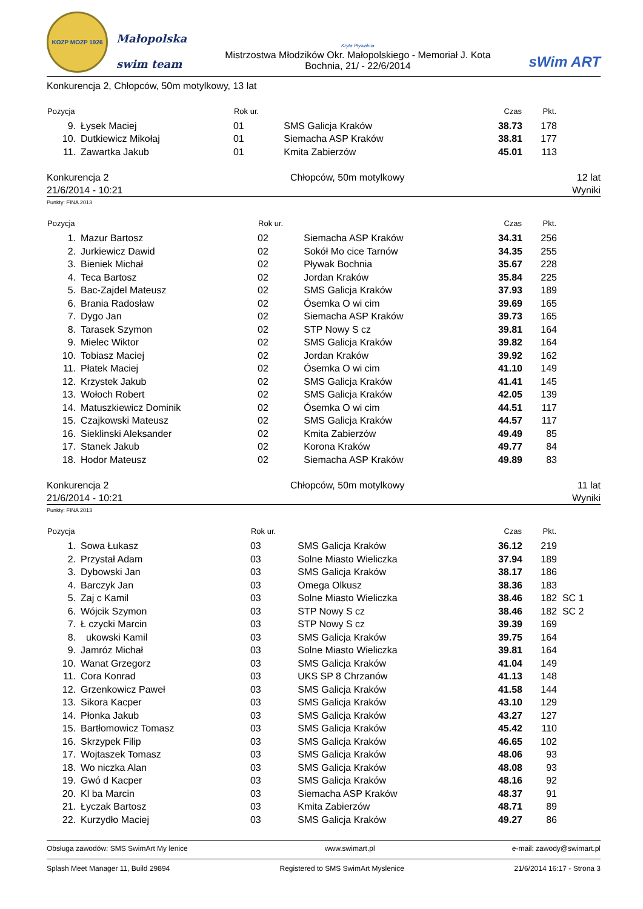KOZP MOZP 1926
Małopolska
swim team
Kryta Pływalnia
Mistrzostwa Młodzików Okr. Małopolskiego - Memoriał J. Kota
Bochnia, 21/ - 22/6/2014
sWim ART
Konkurencja 2, Chłopców, 50m motylkowy, 13 lat
| Pozycja | | Rok ur. | | Czas | Pkt. | |
| --- | --- | --- | --- | --- | --- | --- |
| 9. | Łysek Maciej | 01 | SMS Galicja Kraków | 38.73 | 178 | |
| 10. | Dutkiewicz Mikołaj | 01 | Siemacha ASP Kraków | 38.81 | 177 | |
| 11. | Zawartka Jakub | 01 | Kmita Zabierzów | 45.01 | 113 | |
Konkurencja 2
21/6/2014 - 10:21
Chłopców, 50m motylkowy 12 lat
Wyniki
Punkty: FINA 2013
| Pozycja | | Rok ur. | | Czas | Pkt. | |
| --- | --- | --- | --- | --- | --- | --- |
| 1. | Mazur Bartosz | 02 | Siemacha ASP Kraków | 34.31 | 256 | |
| 2. | Jurkiewicz Dawid | 02 | Sokół Mo cice Tarnów | 34.35 | 255 | |
| 3. | Bieniek Michał | 02 | Pływak Bochnia | 35.67 | 228 | |
| 4. | Teca Bartosz | 02 | Jordan Kraków | 35.84 | 225 | |
| 5. | Bac-Zajdel Mateusz | 02 | SMS Galicja Kraków | 37.93 | 189 | |
| 6. | Brania Radosław | 02 | Ósemka O wi cim | 39.69 | 165 | |
| 7. | Dygo Jan | 02 | Siemacha ASP Kraków | 39.73 | 165 | |
| 8. | Tarasek Szymon | 02 | STP Nowy S cz | 39.81 | 164 | |
| 9. | Mielec Wiktor | 02 | SMS Galicja Kraków | 39.82 | 164 | |
| 10. | Tobiasz Maciej | 02 | Jordan Kraków | 39.92 | 162 | |
| 11. | Płatek Maciej | 02 | Ósemka O wi cim | 41.10 | 149 | |
| 12. | Krzystek Jakub | 02 | SMS Galicja Kraków | 41.41 | 145 | |
| 13. | Wołoch Robert | 02 | SMS Galicja Kraków | 42.05 | 139 | |
| 14. | Matuszkiewicz Dominik | 02 | Ósemka O wi cim | 44.51 | 117 | |
| 15. | Czajkowski Mateusz | 02 | SMS Galicja Kraków | 44.57 | 117 | |
| 16. | Sieklinski Aleksander | 02 | Kmita Zabierzów | 49.49 | 85 | |
| 17. | Stanek Jakub | 02 | Korona Kraków | 49.77 | 84 | |
| 18. | Hodor Mateusz | 02 | Siemacha ASP Kraków | 49.89 | 83 | |
Konkurencja 2
21/6/2014 - 10:21
Chłopców, 50m motylkowy 11 lat
Wyniki
Punkty: FINA 2013
| Pozycja | | Rok ur. | | Czas | Pkt. | |
| --- | --- | --- | --- | --- | --- | --- |
| 1. | Sowa Łukasz | 03 | SMS Galicja Kraków | 36.12 | 219 | |
| 2. | Przystał Adam | 03 | Solne Miasto Wieliczka | 37.94 | 189 | |
| 3. | Dybowski Jan | 03 | SMS Galicja Kraków | 38.17 | 186 | |
| 4. | Barczyk Jan | 03 | Omega Olkusz | 38.36 | 183 | |
| 5. | Zaj c Kamil | 03 | Solne Miasto Wieliczka | 38.46 | 182 | SC 1 |
| 6. | Wójcik Szymon | 03 | STP Nowy S cz | 38.46 | 182 | SC 2 |
| 7. | Ł czycki Marcin | 03 | STP Nowy S cz | 39.39 | 169 | |
| 8. | ukowski Kamil | 03 | SMS Galicja Kraków | 39.75 | 164 | |
| 9. | Jamróz Michał | 03 | Solne Miasto Wieliczka | 39.81 | 164 | |
| 10. | Wanat Grzegorz | 03 | SMS Galicja Kraków | 41.04 | 149 | |
| 11. | Cora Konrad | 03 | UKS SP 8 Chrzanów | 41.13 | 148 | |
| 12. | Grzenkowicz Paweł | 03 | SMS Galicja Kraków | 41.58 | 144 | |
| 13. | Sikora Kacper | 03 | SMS Galicja Kraków | 43.10 | 129 | |
| 14. | Płonka Jakub | 03 | SMS Galicja Kraków | 43.27 | 127 | |
| 15. | Bartłomowicz Tomasz | 03 | SMS Galicja Kraków | 45.42 | 110 | |
| 16. | Skrzypek Filip | 03 | SMS Galicja Kraków | 46.65 | 102 | |
| 17. | Wojtaszek Tomasz | 03 | SMS Galicja Kraków | 48.06 | 93 | |
| 18. | Wo niczka Alan | 03 | SMS Galicja Kraków | 48.08 | 93 | |
| 19. | Gwó d Kacper | 03 | SMS Galicja Kraków | 48.16 | 92 | |
| 20. | Kl ba Marcin | 03 | Siemacha ASP Kraków | 48.37 | 91 | |
| 21. | Łyczak Bartosz | 03 | Kmita Zabierzów | 48.71 | 89 | |
| 22. | Kurzydło Maciej | 03 | SMS Galicja Kraków | 49.27 | 86 | |
Obsługa zawodów: SMS SwimArt My lenice www.swimart.pl e-mail: zawody@swimart.pl
Splash Meet Manager 11, Build 29894 Registered to SMS SwimArt Myslenice 21/6/2014 16:17 - Strona 3